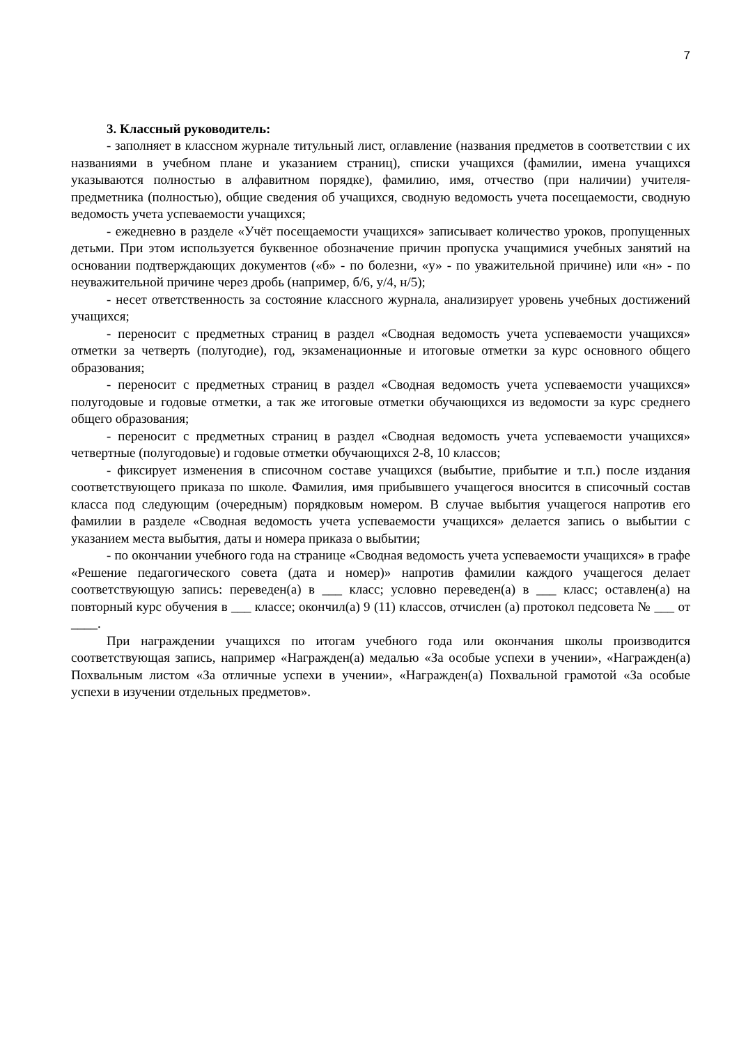7
3. Классный руководитель:
- заполняет в классном журнале титульный лист, оглавление (названия предметов в соответствии с их названиями в учебном плане и указанием страниц), списки учащихся (фамилии, имена учащихся указываются полностью в алфавитном порядке), фамилию, имя, отчество (при наличии) учителя-предметника (полностью), общие сведения об учащихся, сводную ведомость учета посещаемости, сводную ведомость учета успеваемости учащихся;
- ежедневно в разделе «Учёт посещаемости учащихся» записывает количество уроков, пропущенных детьми. При этом используется буквенное обозначение причин пропуска учащимися учебных занятий на основании подтверждающих документов («б» - по болезни, «у» - по уважительной причине) или «н» - по неуважительной причине через дробь (например, б/6, у/4, н/5);
- несет ответственность за состояние классного журнала, анализирует уровень учебных достижений учащихся;
- переносит с предметных страниц в раздел «Сводная ведомость учета успеваемости учащихся» отметки за четверть (полугодие), год, экзаменационные и итоговые отметки за курс основного общего образования;
- переносит с предметных страниц в раздел «Сводная ведомость учета успеваемости учащихся» полугодовые и годовые отметки, а так же итоговые отметки обучающихся из ведомости за курс среднего общего образования;
- переносит с предметных страниц в раздел «Сводная ведомость учета успеваемости учащихся» четвертные (полугодовые) и годовые отметки обучающихся 2-8, 10 классов;
- фиксирует изменения в списочном составе учащихся (выбытие, прибытие и т.п.) после издания соответствующего приказа по школе. Фамилия, имя прибывшего учащегося вносится в списочный состав класса под следующим (очередным) порядковым номером. В случае выбытия учащегося напротив его фамилии в разделе «Сводная ведомость учета успеваемости учащихся» делается запись о выбытии с указанием места выбытия, даты и номера приказа о выбытии;
- по окончании учебного года на странице «Сводная ведомость учета успеваемости учащихся» в графе «Решение педагогического совета (дата и номер)» напротив фамилии каждого учащегося делает соответствующую запись: переведен(а) в ___ класс; условно переведен(а) в ___ класс; оставлен(а) на повторный курс обучения в ___ классе; окончил(а) 9 (11) классов, отчислен (а) протокол педсовета № ___ от ____.
При награждении учащихся по итогам учебного года или окончания школы производится соответствующая запись, например «Награжден(а) медалью «За особые успехи в учении», «Награжден(а) Похвальным листом «За отличные успехи в учении», «Награжден(а) Похвальной грамотой «За особые успехи в изучении отдельных предметов».